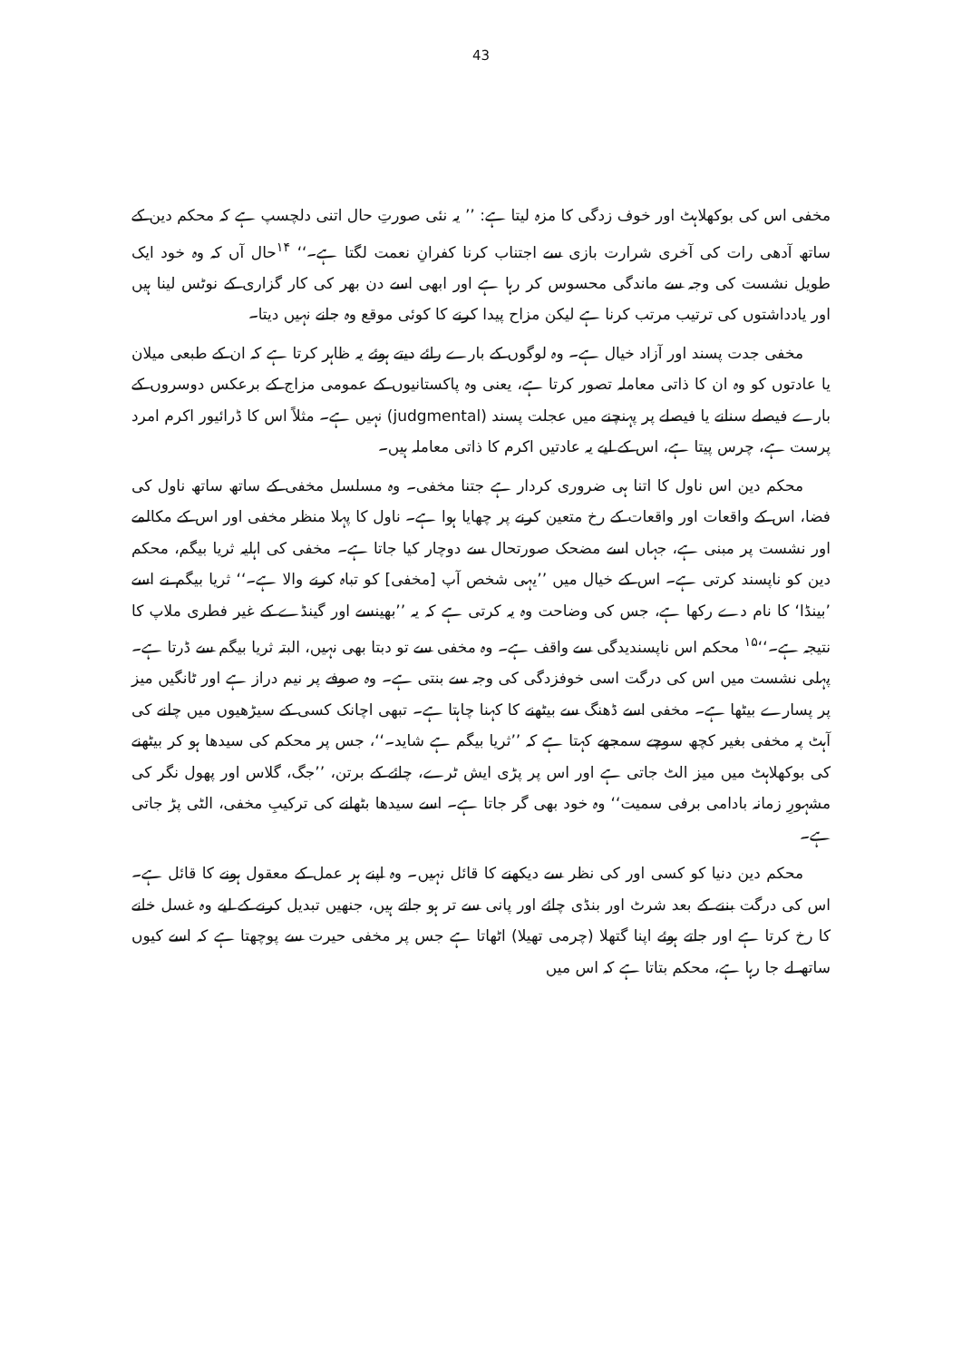43
مخفی اس کی بوکھلاہٹ اور خوف زدگی کا مزہ لیتا ہے: ’’ یہ نئی صورتِ حال اتنی دلچسپ ہے کہ محکم دین کے ساتھ آدھی رات کی آخری شرارت بازی سے اجتناب کرنا کفرانِ نعمت لگتا ہے۔‘‘ <sup>۱۴</sup>حال آں کہ وہ خود ایک طویل نشست کی وجہ سے ماندگی محسوس کر رہا ہے اور ابھی اسے دن بھر کی کار گزاری کے نوٹس لینا ہیں اور یادداشتوں کی ترتیب مرتب کرنا ہے لیکن مزاح پیدا کرنے کا کوئی موقع وہ جانے نہیں دیتا۔
مخفی جدت پسند اور آزاد خیال ہے۔ وہ لوگوں کے بارے رائے دیتے ہوئے یہ ظاہر کرتا ہے کہ ان کے طبعی میلان یا عادتوں کو وہ ان کا ذاتی معاملہ تصور کرتا ہے، یعنی وہ پاکستانیوں کے عمومی مزاج کے برعکس دوسروں کے بارے فیصلے سنانے یا فیصلے پر پہنچنے میں عجلت پسند (judgmental) نہیں ہے۔ مثلاً اس کا ڈرائیور اکرم امرد پرست ہے، چرس پیتا ہے، اس کے لیے یہ عادتیں اکرم کا ذاتی معاملہ ہیں۔
محکم دین اس ناول کا اتنا ہی ضروری کردار ہے جتنا مخفی۔ وہ مسلسل مخفی کے ساتھ ساتھ ناول کی فضا، اس کے واقعات اور واقعات کے رخ متعین کرنے پر چھایا ہوا ہے۔ ناول کا پہلا منظر مخفی اور اس کے مکالمے اور نشست پر مبنی ہے، جہاں اسے مضحک صورتحال سے دوچار کیا جاتا ہے۔ مخفی کی اہلیہ ثریا بیگم، محکم دین کو ناپسند کرتی ہے۔ اس کے خیال میں ’’یہی شخص آپ [مخفی] کو تباہ کرنے والا ہے۔‘‘ ثریا بیگم نے اسے ’بینڈا‘ کا نام دے رکھا ہے، جس کی وضاحت وہ یہ کرتی ہے کہ یہ ’’بھینسے اور گینڈے کے غیر فطری ملاپ کا نتیجہ ہے۔‘‘<sup>۱۵</sup> محکم اس ناپسندیدگی سے واقف ہے۔ وہ مخفی سے تو دبتا بھی نہیں، البتہ ثریا بیگم سے ڈرتا ہے۔ پہلی نشست میں اس کی درگت اسی خوفزدگی کی وجہ سے بنتی ہے۔ وہ صوفے پر نیم دراز ہے اور ٹانگیں میز پر پسارے بیٹھا ہے۔ مخفی اسے ڈھنگ سے بیٹھنے کا کہنا چاہتا ہے۔ تبھی اچانک کسی کے سیڑھیوں میں چلنے کی آہٹ پہ مخفی بغیر کچھ سوچے سمجھے کہتا ہے کہ ’’ثریا بیگم ہے شاید۔‘‘، جس پر محکم کی سیدھا ہو کر بیٹھنے کی بوکھلاہٹ میں میز الٹ جاتی ہے اور اس پر پڑی ایش ٹرے، چائے کے برتن، ’’جگ، گلاس اور پھول نگر کی مشہورِ زمانہ بادامی برفی سمیت‘‘ وہ خود بھی گر جاتا ہے۔ اسے سیدھا بٹھانے کی ترکیبِ مخفی، الٹی پڑ جاتی ہے۔
محکم دین دنیا کو کسی اور کی نظر سے دیکھنے کا قائل نہیں۔ وہ اپنے ہر عمل کے معقول ہونے کا قائل ہے۔ اس کی درگت بننے کے بعد شرٹ اور بنڈی چائے اور پانی سے تر ہو جاتے ہیں، جنھیں تبدیل کرنے کے لیے وہ غسل خانے کا رخ کرتا ہے اور جاتے ہوئے اپنا گتھلا (چرمی تھیلا) اٹھاتا ہے جس پر مخفی حیرت سے پوچھتا ہے کہ اسے کیوں ساتھ لے جا رہا ہے، محکم بتاتا ہے کہ اس میں